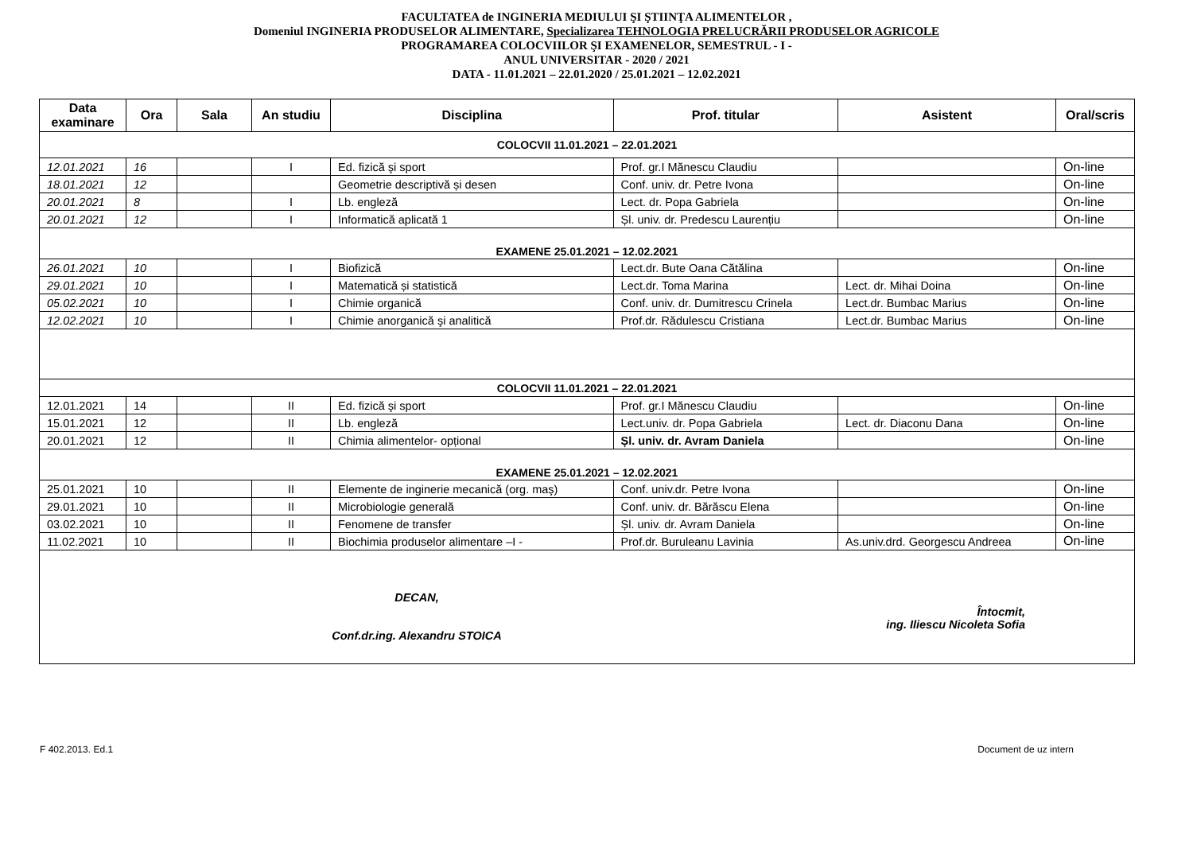FACULTATEA de INGINERIA MEDIULUI ŞI ŞTIINŢA ALIMENTELOR ,
Domeniul INGINERIA PRODUSELOR ALIMENTARE, Specializarea TEHNOLOGIA PRELUCRĂRII PRODUSELOR AGRICOLE
PROGRAMAREA COLOCVIILOR ŞI EXAMENELOR, SEMESTRUL - I -
ANUL UNIVERSITAR - 2020 / 2021
DATA - 11.01.2021 – 22.01.2020 / 25.01.2021 – 12.02.2021
| Data examinare | Ora | Sala | An studiu | Disciplina | Prof. titular | Asistent | Oral/scris |
| --- | --- | --- | --- | --- | --- | --- | --- |
| COLOCVII 11.01.2021 – 22.01.2021 | | | | | | | |
| 12.01.2021 | 16 | | I | Ed. fizică şi sport | Prof. gr.I Mănescu Claudiu | | On-line |
| 18.01.2021 | 12 | | | Geometrie descriptivă și desen | Conf. univ. dr. Petre Ivona | | On-line |
| 20.01.2021 | 8 | | I | Lb. engleză | Lect. dr. Popa Gabriela | | On-line |
| 20.01.2021 | 12 | | I | Informatică aplicată 1 | Șl. univ. dr. Predescu Laurențiu | | On-line |
| EXAMENE 25.01.2021 – 12.02.2021 | | | | | | | |
| 26.01.2021 | 10 | | I | Biofizică | Lect.dr. Bute Oana Cătălina | | On-line |
| 29.01.2021 | 10 | | I | Matematică și statistică | Lect.dr. Toma Marina | Lect. dr. Mihai Doina | On-line |
| 05.02.2021 | 10 | | I | Chimie organică | Conf. univ. dr. Dumitrescu Crinela | Lect.dr. Bumbac Marius | On-line |
| 12.02.2021 | 10 | | I | Chimie anorganică şi analitică | Prof.dr. Rădulescu Cristiana | Lect.dr. Bumbac Marius | On-line |
| COLOCVII 11.01.2021 – 22.01.2021 | | | | | | | |
| 12.01.2021 | 14 | | II | Ed. fizică şi sport | Prof. gr.I Mănescu Claudiu | | On-line |
| 15.01.2021 | 12 | | II | Lb. engleză | Lect.univ. dr. Popa Gabriela | Lect. dr. Diaconu Dana | On-line |
| 20.01.2021 | 12 | | II | Chimia alimentelor- opțional | Șl. univ. dr. Avram Daniela | | On-line |
| EXAMENE 25.01.2021 – 12.02.2021 | | | | | | | |
| 25.01.2021 | 10 | | II | Elemente de inginerie mecanică (org. maş) | Conf. univ.dr. Petre Ivona | | On-line |
| 29.01.2021 | 10 | | II | Microbiologie generală | Conf. univ. dr. Bărăscu Elena | | On-line |
| 03.02.2021 | 10 | | II | Fenomene de transfer | Șl. univ. dr. Avram Daniela | | On-line |
| 11.02.2021 | 10 | | II | Biochimia produselor alimentare –I - | Prof.dr. Buruleanu Lavinia | As.univ.drd. Georgescu Andreea | On-line |
| DECAN, Conf.dr.ing. Alexandru STOICA Întocmit, ing. Iliescu Nicoleta Sofia | | | | | | | |
F 402.2013. Ed.1 Document de uz intern